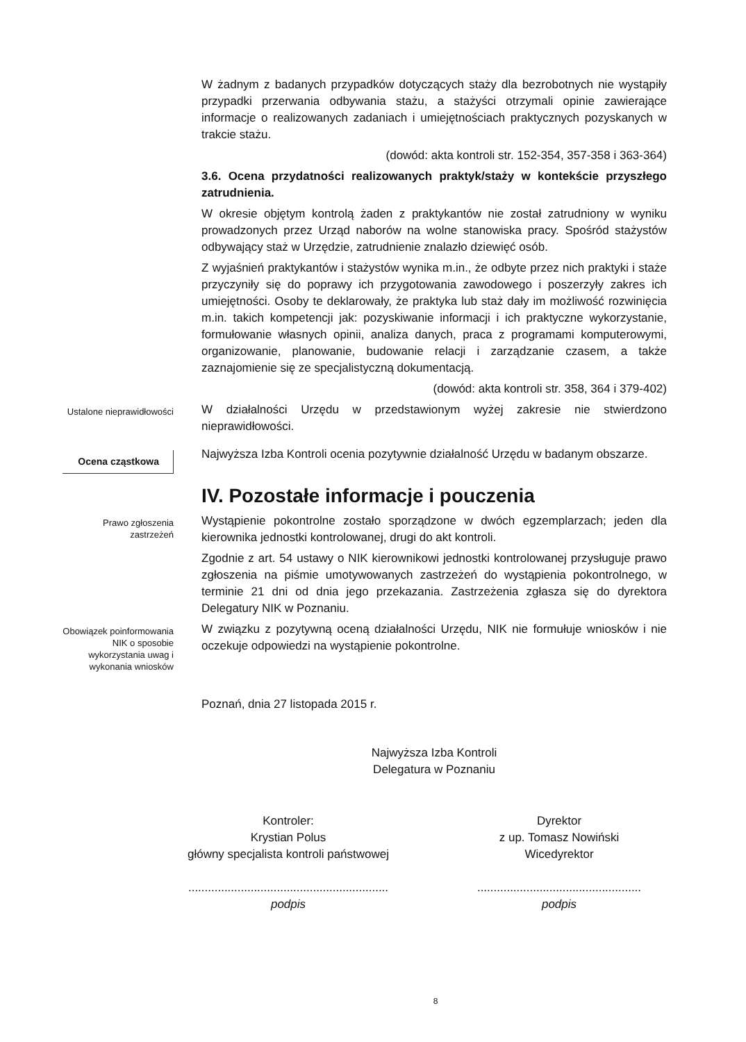W żadnym z badanych przypadków dotyczących staży dla bezrobotnych nie wystąpiły przypadki przerwania odbywania stażu, a stażyści otrzymali opinie zawierające informacje o realizowanych zadaniach i umiejętnościach praktycznych pozyskanych w trakcie stażu.
(dowód: akta kontroli str. 152-354, 357-358 i 363-364)
3.6. Ocena przydatności realizowanych praktyk/staży w kontekście przyszłego zatrudnienia.
W okresie objętym kontrolą żaden z praktykantów nie został zatrudniony w wyniku prowadzonych przez Urząd naborów na wolne stanowiska pracy. Spośród stażystów odbywający staż w Urzędzie, zatrudnienie znalazło dziewięć osób.
Z wyjaśnień praktykantów i stażystów wynika m.in., że odbyte przez nich praktyki i staże przyczyniły się do poprawy ich przygotowania zawodowego i poszerzyły zakres ich umiejętności. Osoby te deklarowały, że praktyka lub staż dały im możliwość rozwinięcia m.in. takich kompetencji jak: pozyskiwanie informacji i ich praktyczne wykorzystanie, formułowanie własnych opinii, analiza danych, praca z programami komputerowymi, organizowanie, planowanie, budowanie relacji i zarządzanie czasem, a także zaznajomienie się ze specjalistyczną dokumentacją.
(dowód: akta kontroli str. 358, 364 i 379-402)
Ustalone nieprawidłowości
W działalności Urzędu w przedstawionym wyżej zakresie nie stwierdzono nieprawidłowości.
Ocena cząstkowa
Najwyższa Izba Kontroli ocenia pozytywnie działalność Urzędu w badanym obszarze.
IV. Pozostałe informacje i pouczenia
Prawo zgłoszenia zastrzeżeń
Wystąpienie pokontrolne zostało sporządzone w dwóch egzemplarzach; jeden dla kierownika jednostki kontrolowanej, drugi do akt kontroli.
Zgodnie z art. 54 ustawy o NIK kierownikowi jednostki kontrolowanej przysługuje prawo zgłoszenia na piśmie umotywowanych zastrzeżeń do wystąpienia pokontrolnego, w terminie 21 dni od dnia jego przekazania. Zastrzeżenia zgłasza się do dyrektora Delegatury NIK w Poznaniu.
Obowiązek poinformowania NIK o sposobie wykorzystania uwag i wykonania wniosków
W związku z pozytywną oceną działalności Urzędu, NIK nie formułuje wniosków i nie oczekuje odpowiedzi na wystąpienie pokontrolne.
Poznań, dnia 27 listopada 2015 r.
Najwyższa Izba Kontroli
Delegatura w Poznaniu
Kontroler:
Krystian Polus
główny specjalista kontroli państwowej
.............................................................
podpis
Dyrektor
z up. Tomasz Nowiński
Wicedyrektor
..................................................
podpis
8